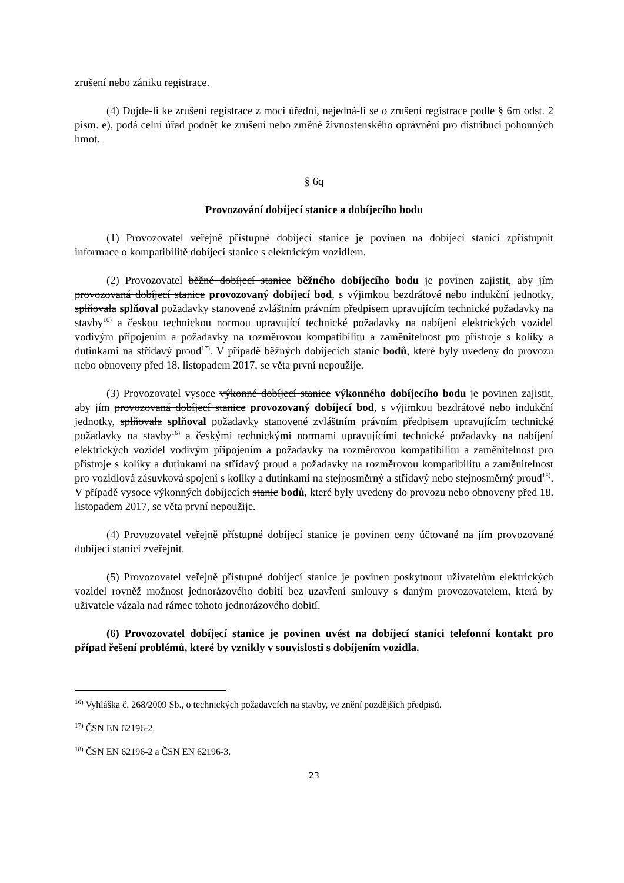zrušení nebo zániku registrace.
(4) Dojde-li ke zrušení registrace z moci úřední, nejedná-li se o zrušení registrace podle § 6m odst. 2 písm. e), podá celní úřad podnět ke zrušení nebo změně živnostenského oprávnění pro distribuci pohonných hmot.
§ 6q
Provozování dobíjecí stanice a dobíjecího bodu
(1) Provozovatel veřejně přístupné dobíjecí stanice je povinen na dobíjecí stanici zpřístupnit informace o kompatibilitě dobíjecí stanice s elektrickým vozidlem.
(2) Provozovatel běžné dobíjecí stanice běžného dobíjecího bodu je povinen zajistit, aby jím provozovaná dobíjecí stanice provozovaný dobíjecí bod, s výjimkou bezdrátové nebo indukční jednotky, splňovala splňoval požadavky stanovené zvláštním právním předpisem upravujícím technické požadavky na stavby<sup>16)</sup> a českou technickou normou upravující technické požadavky na nabíjení elektrických vozidel vodivým připojením a požadavky na rozměrovou kompatibilitu a zaměnitelnost pro přístroje s kolíky a dutinkami na střídavý proud<sup>17)</sup>. V případě běžných dobíjecích stanic bodů, které byly uvedeny do provozu nebo obnoveny před 18. listopadem 2017, se věta první nepoužije.
(3) Provozovatel vysoce výkonné dobíjecí stanice výkonného dobíjecího bodu je povinen zajistit, aby jím provozovaná dobíjecí stanice provozovaný dobíjecí bod, s výjimkou bezdrátové nebo indukční jednotky, splňovala splňoval požadavky stanovené zvláštním právním předpisem upravujícím technické požadavky na stavby<sup>16)</sup> a českými technickými normami upravujícími technické požadavky na nabíjení elektrických vozidel vodivým připojením a požadavky na rozměrovou kompatibilitu a zaměnitelnost pro přístroje s kolíky a dutinkami na střídavý proud a požadavky na rozměrovou kompatibilitu a zaměnitelnost pro vozidlová zásuvková spojení s kolíky a dutinkami na stejnosměrný a střídavý nebo stejnosměrný proud<sup>18)</sup>. V případě vysoce výkonných dobíjecích stanic bodů, které byly uvedeny do provozu nebo obnoveny před 18. listopadem 2017, se věta první nepoužije.
(4) Provozovatel veřejně přístupné dobíjecí stanice je povinen ceny účtované na jím provozované dobíjecí stanici zveřejnit.
(5) Provozovatel veřejně přístupné dobíjecí stanice je povinen poskytnout uživatelům elektrických vozidel rovněž možnost jednorázového dobití bez uzavření smlouvy s daným provozovatelem, která by uživatele vázala nad rámec tohoto jednorázového dobití.
(6) Provozovatel dobíjecí stanice je povinen uvést na dobíjecí stanici telefonní kontakt pro případ řešení problémů, které by vznikly v souvislosti s dobíjením vozidla.
<sup>16)</sup> Vyhláška č. 268/2009 Sb., o technických požadavcích na stavby, ve znění pozdějších předpisů.
<sup>17)</sup> ČSN EN 62196-2.
<sup>18)</sup> ČSN EN 62196-2 a ČSN EN 62196-3.
23